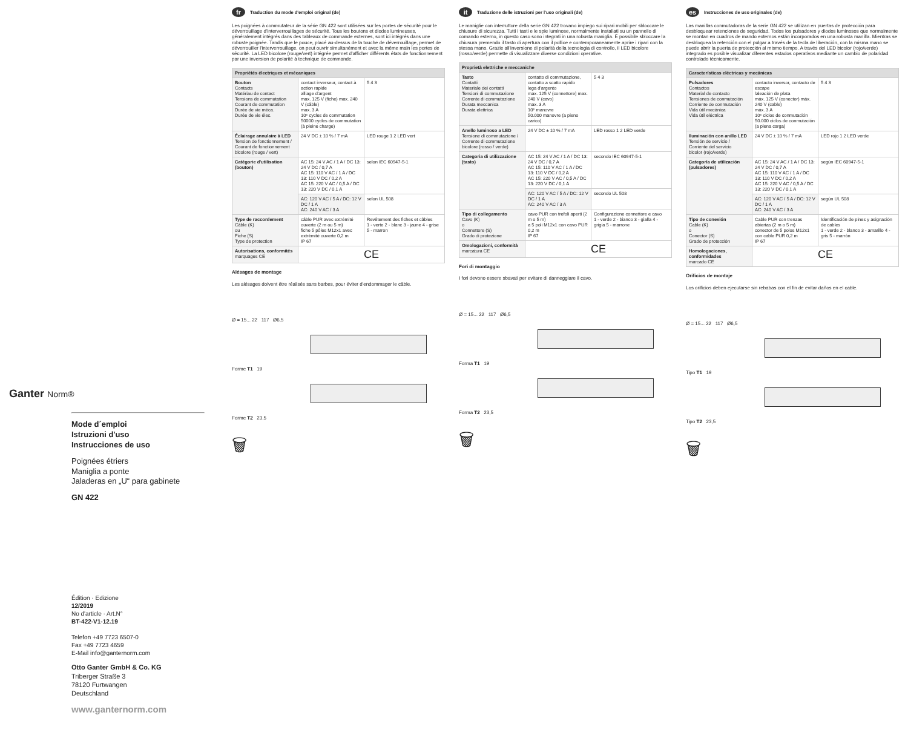Ganter Norm®
Mode d´emploi
Istruzioni d'uso
Instrucciones de uso
Poignées étriers
Maniglia a ponte
Jaladeras en „U“ para gabinete
GN 422
Édition · Edizione
12/2019
No d'article · Art.N°
BT-422-V1-12.19
Telefon +49 7723 6507-0
Fax +49 7723 4659
E-Mail info@ganternorm.com
Otto Ganter GmbH & Co. KG
Triberger Straße 3
78120 Furtwangen
Deutschland
www.ganternorm.com
fr Traduction du mode d'emploi original (de)
Les poignées à commutateur de la série GN 422 sont utilisées sur les portes de sécurité pour le déverrouillage d'interverrouillages de sécurité. Tous les boutons et diodes lumineuses, généralement intégrés dans des tableaux de commande externes, sont ici intégrés dans une robuste poignée. Tandis que le pouce, placé au-dessus de la touche de déverrouillage, permet de déverrouiller l'interverrouillage, on peut ouvrir simultanément et avec la même main les portes de sécurité. La LED bicolore (rouge/vert) intégrée permet d'afficher différents états de fonctionnement par une inversion de polarité à technique de commande.
| Propriétés électriques et mécaniques | | |
| --- | --- | --- |
| Bouton Contacts Matériau de contact Tensions de commutation Courant de commutation Durée de vie méca. Durée de vie élec. | contact inverseur, contact à action rapide alliage d'argent max. 125 V (fiche) max. 240 V (câble) max. 3 A 10⁶ cycles de commutation 50000 cycles de commutation (à pleine charge) | 5 4 3 |
| Éclairage annulaire à LED Tension de fonctionnement / Courant de fonctionnement bicolore (rouge / vert) | 24 V DC ± 10 % / 7 mA | LED rouge 1 2 LED vert |
| Catégorie d'utilisation (bouton) | AC 15: 24 V AC / 1 A / DC 13: 24 V DC / 0,7 A AC 15: 110 V AC / 1 A / DC 13: 110 V DC / 0,2 A AC 15: 220 V AC / 0,5 A / DC 13: 220 V DC / 0,1 A | selon IEC 60947-5-1 |
| | AC: 120 V AC / 5 A / DC: 12 V DC / 1 A AC: 240 V AC / 3 A | selon UL 508 |
| Type de raccordement Câble (K) ou Fiche (S) Type de protection | câble PUR avec extrémité ouverte (2 m ou 5 m) fiche 5 pôles M12x1 avec extrémité ouverte 0,2 m IP 67 | Revêtement des fiches et câbles 1 - verte 2 - blanc 3 - jaune 4 - grise 5 - marron |
| Autorisations, conformités marquages CE | CE | |
Alésages de montage
Les alésages doivent être réalisés sans barbes, pour éviter d'endommager le câble.
Ø = 15... 22 117 Ø6,5
Forme T1 19
Forme T2 23,5
🗑
it Traduzione delle istruzioni per l'uso originali (de)
Le maniglie con interruttore della serie GN 422 trovano impiego sui ripari mobili per sbloccare le chiusure di sicurezza. Tutti i tasti e le spie luminose, normalmente installati su un pannello di comando esterno, in questo caso sono integrati in una robusta maniglia. È possibile sbloccare la chiusura premendo il tasto di apertura con il pollice e contemporaneamente aprire i ripari con la stessa mano. Grazie all'inversione di polarità della tecnologia di controllo, il LED bicolore (rosso/verde) permette di visualizzare diverse condizioni operative.
| Proprietà elettriche e meccaniche | | |
| --- | --- | --- |
| Tasto Contatti Materiale dei contatti Tensioni di commutazione Corrente di commutazione Durata meccanica Durata elettrica | contatto di commutazione, contatto a scatto rapido lega d'argento max. 125 V (connettore) max. 240 V (cavo) max. 3 A 10⁶ manovre 50.000 manovre (a pieno carico) | 5 4 3 |
| Anello luminoso a LED Tensione di commutazione / Corrente di commutazione bicolore (rosso / verde) | 24 V DC ± 10 % / 7 mA | LED rosso 1 2 LED verde |
| Categoria di utilizzazione (tasto) | AC 15: 24 V AC / 1 A / DC 13: 24 V DC / 0,7 A AC 15: 110 V AC / 1 A / DC 13: 110 V DC / 0,2 A AC 15: 220 V AC / 0,5 A / DC 13: 220 V DC / 0,1 A | secondo IEC 60947-5-1 |
| | AC: 120 V AC / 5 A / DC: 12 V DC / 1 A AC: 240 V AC / 3 A | secondo UL 508 |
| Tipo di collegamento Cavo (K) o Connettore (S) Grado di protezione | cavo PUR con trefoli aperti (2 m o 5 m) a 5 poli M12x1 con cavo PUR 0,2 m IP 67 | Configurazione connettore e cavo 1 - verde 2 - bianco 3 - gialla 4 - grigia 5 - marrone |
| Omologazioni, conformità marcatura CE | CE | |
Fori di montaggio
I fori devono essere sbavati per evitare di danneggiare il cavo.
Ø = 15... 22 117 Ø6,5
Forma T1 19
Forma T2 23,5
🗑
es Instrucciones de uso originales (de)
Las manillas conmutadoras de la serie GN 422 se utilizan en puertas de protección para desbloquear retenciones de seguridad. Todos los pulsadores y diodos luminosos que normalmente se montan en cuadros de mando externos están incorporados en una robusta manilla. Mientras se desbloquea la retención con el pulgar a través de la tecla de liberación, con la misma mano se puede abrir la puerta de protección al mismo tiempo. A través del LED bicolor (rojo/verde) integrado es posible visualizar diferentes estados operativos mediante un cambio de polaridad controlado técnicamente.
| Características eléctricas y mecánicas | | |
| --- | --- | --- |
| Pulsadores Contactos Material de contacto Tensiones de conmutación Corriente de conmutación Vida útil mecánica Vida útil eléctrica | contacto inversor, contacto de escape laleación de plata máx. 125 V (conector) máx. 240 V (cable) máx. 3 A 10⁶ ciclos de conmutación 50.000 ciclos de conmutación (a plena carga) | 5 4 3 |
| Iluminación con anillo LED Tensión de servicio / Corriente del servicio bicolor (rojo/verde) | 24 V DC ± 10 % / 7 mA | LED rojo 1 2 LED verde |
| Categoría de utilización (pulsadores) | AC 15: 24 V AC / 1 A / DC 13: 24 V DC / 0,7 A AC 15: 110 V AC / 1 A / DC 13: 110 V DC / 0,2 A AC 15: 220 V AC / 0,5 A / DC 13: 220 V DC / 0,1 A | según IEC 60947-5-1 |
| | AC: 120 V AC / 5 A / DC: 12 V DC / 1 A AC: 240 V AC / 3 A | según UL 508 |
| Tipo de conexión Cable (K) o Conector (S) Grado de protección | Cable PUR con trenzas abiertas (2 m o 5 m) conector de 5 polos M12x1 con cable PUR 0,2 m IP 67 | Identificación de pines y asignación de cables 1 - verde 2 - blanco 3 - amarillo 4 - gris 5 - marrón |
| Homologaciones, conformidades marcado CE | CE | |
Orificios de montaje
Los orificios deben ejecutarse sin rebabas con el fin de evitar daños en el cable.
Ø = 15... 22 117 Ø6,5
Tipo T1 19
Tipo T2 23,5
🗑